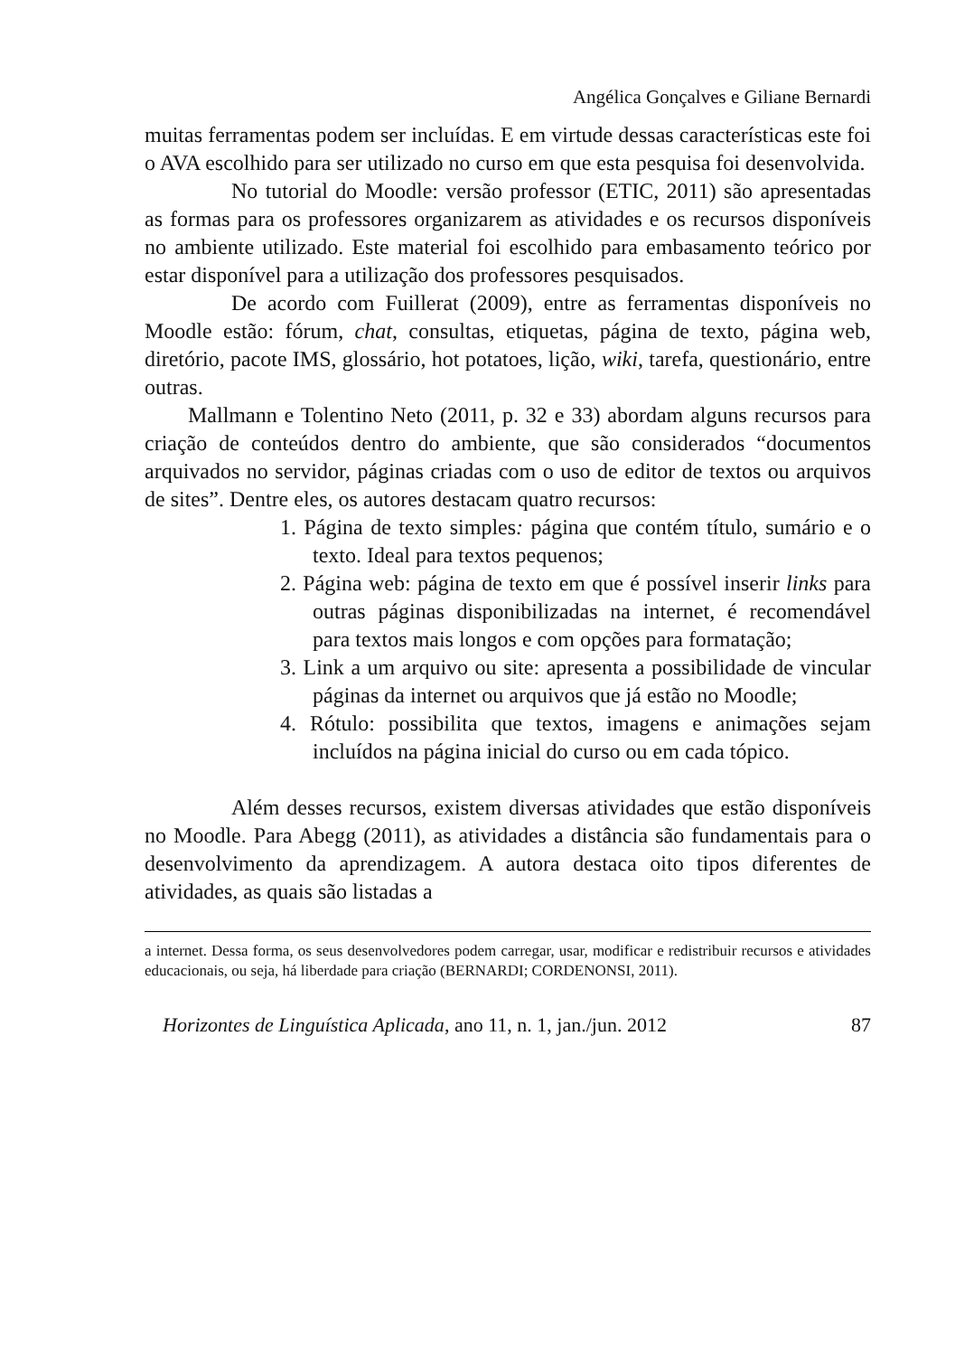Angélica Gonçalves e Giliane Bernardi
muitas ferramentas podem ser incluídas. E em virtude dessas características este foi o AVA escolhido para ser utilizado no curso em que esta pesquisa foi desenvolvida.
No tutorial do Moodle: versão professor (ETIC, 2011) são apresentadas as formas para os professores organizarem as atividades e os recursos disponíveis no ambiente utilizado. Este material foi escolhido para embasamento teórico por estar disponível para a utilização dos professores pesquisados.
De acordo com Fuillerat (2009), entre as ferramentas disponíveis no Moodle estão: fórum, chat, consultas, etiquetas, página de texto, página web, diretório, pacote IMS, glossário, hot potatoes, lição, wiki, tarefa, questionário, entre outras.
Mallmann e Tolentino Neto (2011, p. 32 e 33) abordam alguns recursos para criação de conteúdos dentro do ambiente, que são considerados “documentos arquivados no servidor, páginas criadas com o uso de editor de textos ou arquivos de sites”. Dentre eles, os autores destacam quatro recursos:
1. Página de texto simples: página que contém título, sumário e o texto. Ideal para textos pequenos;
2. Página web: página de texto em que é possível inserir links para outras páginas disponibilizadas na internet, é recomendável para textos mais longos e com opções para formatação;
3. Link a um arquivo ou site: apresenta a possibilidade de vincular páginas da internet ou arquivos que já estão no Moodle;
4. Rótulo: possibilita que textos, imagens e animações sejam incluídos na página inicial do curso ou em cada tópico.
Além desses recursos, existem diversas atividades que estão disponíveis no Moodle. Para Abegg (2011), as atividades a distância são fundamentais para o desenvolvimento da aprendizagem. A autora destaca oito tipos diferentes de atividades, as quais são listadas a
a internet. Dessa forma, os seus desenvolvedores podem carregar, usar, modificar e redistribuir recursos e atividades educacionais, ou seja, há liberdade para criação (BERNARDI; CORDENONSI, 2011).
Horizontes de Linguística Aplicada, ano 11, n. 1, jan./jun. 2012 87